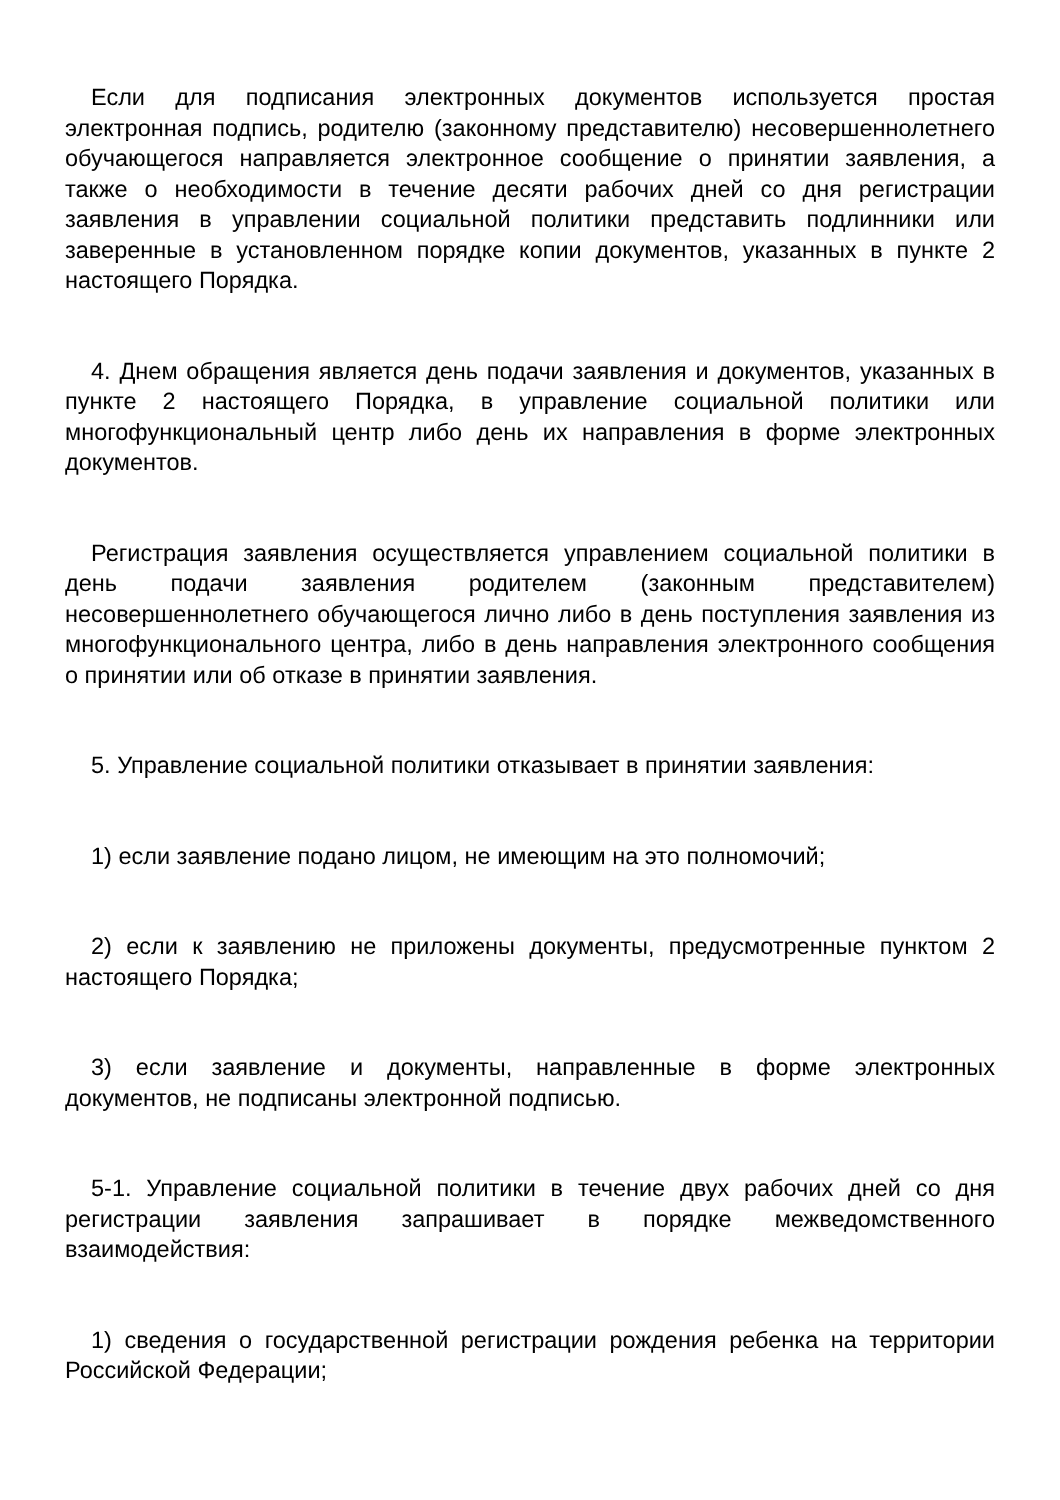Если для подписания электронных документов используется простая электронная подпись, родителю (законному представителю) несовершеннолетнего обучающегося направляется электронное сообщение о принятии заявления, а также о необходимости в течение десяти рабочих дней со дня регистрации заявления в управлении социальной политики представить подлинники или заверенные в установленном порядке копии документов, указанных в пункте 2 настоящего Порядка.
4. Днем обращения является день подачи заявления и документов, указанных в пункте 2 настоящего Порядка, в управление социальной политики или многофункциональный центр либо день их направления в форме электронных документов.
Регистрация заявления осуществляется управлением социальной политики в день подачи заявления родителем (законным представителем) несовершеннолетнего обучающегося лично либо в день поступления заявления из многофункционального центра, либо в день направления электронного сообщения о принятии или об отказе в принятии заявления.
5. Управление социальной политики отказывает в принятии заявления:
1) если заявление подано лицом, не имеющим на это полномочий;
2) если к заявлению не приложены документы, предусмотренные пунктом 2 настоящего Порядка;
3) если заявление и документы, направленные в форме электронных документов, не подписаны электронной подписью.
5-1. Управление социальной политики в течение двух рабочих дней со дня регистрации заявления запрашивает в порядке межведомственного взаимодействия:
1) сведения о государственной регистрации рождения ребенка на территории Российской Федерации;